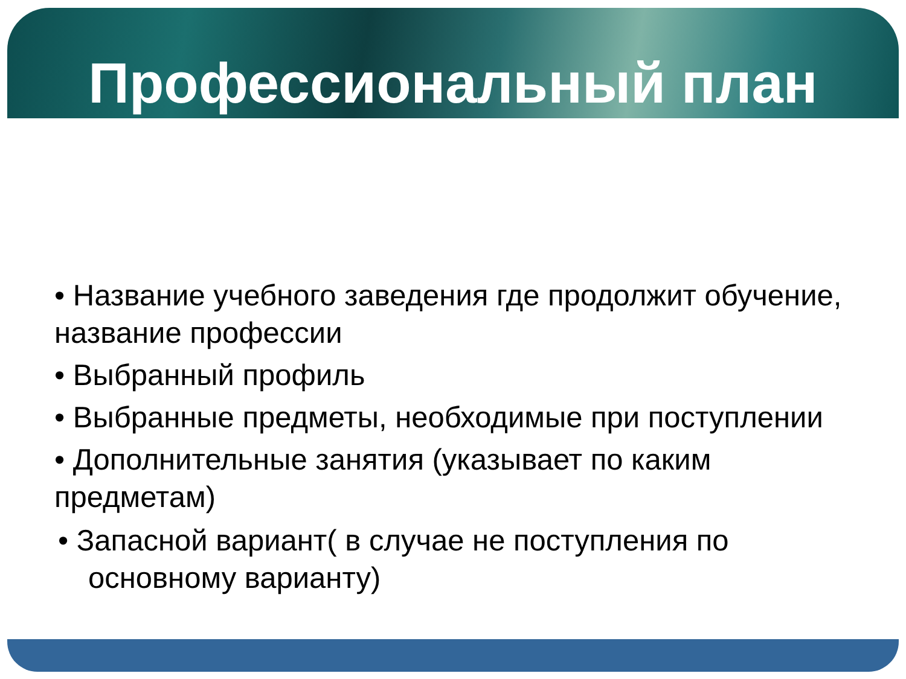Профессиональный план
• Название учебного заведения где продолжит обучение, название профессии
• Выбранный профиль
• Выбранные предметы, необходимые при поступлении
• Дополнительные занятия (указывает по каким предметам)
• Запасной вариант( в случае не поступления по основному варианту)